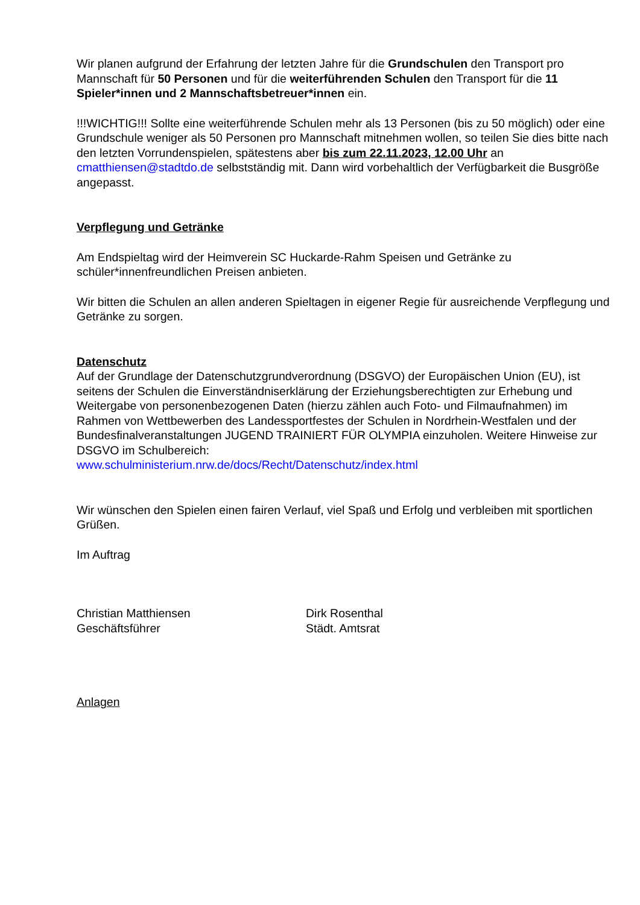Wir planen aufgrund der Erfahrung der letzten Jahre für die Grundschulen den Transport pro Mannschaft für 50 Personen und für die weiterführenden Schulen den Transport für die 11 Spieler*innen und 2 Mannschaftsbetreuer*innen ein.
!!!WICHTIG!!! Sollte eine weiterführende Schulen mehr als 13 Personen (bis zu 50 möglich) oder eine Grundschule weniger als 50 Personen pro Mannschaft mitnehmen wollen, so teilen Sie dies bitte nach den letzten Vorrundenspielen, spätestens aber bis zum 22.11.2023, 12.00 Uhr an cmatthiensen@stadtdo.de selbstständig mit. Dann wird vorbehaltlich der Verfügbarkeit die Busgröße angepasst.
Verpflegung und Getränke
Am Endspieltag wird der Heimverein SC Huckarde-Rahm Speisen und Getränke zu schüler*innenfreundlichen Preisen anbieten.
Wir bitten die Schulen an allen anderen Spieltagen in eigener Regie für ausreichende Verpflegung und Getränke zu sorgen.
Datenschutz
Auf der Grundlage der Datenschutzgrundverordnung (DSGVO) der Europäischen Union (EU), ist seitens der Schulen die Einverständniserklärung der Erziehungsberechtigten zur Erhebung und Weitergabe von personenbezogenen Daten (hierzu zählen auch Foto- und Filmaufnahmen) im Rahmen von Wettbewerben des Landessportfestes der Schulen in Nordrhein-Westfalen und der Bundesfinalveranstaltungen JUGEND TRAINIERT FÜR OLYMPIA einzuholen. Weitere Hinweise zur DSGVO im Schulbereich:
www.schulministerium.nrw.de/docs/Recht/Datenschutz/index.html
Wir wünschen den Spielen einen fairen Verlauf, viel Spaß und Erfolg und verbleiben mit sportlichen Grüßen.
Im Auftrag
Christian Matthiensen
Geschäftsführer
Dirk Rosenthal
Städt. Amtsrat
Anlagen